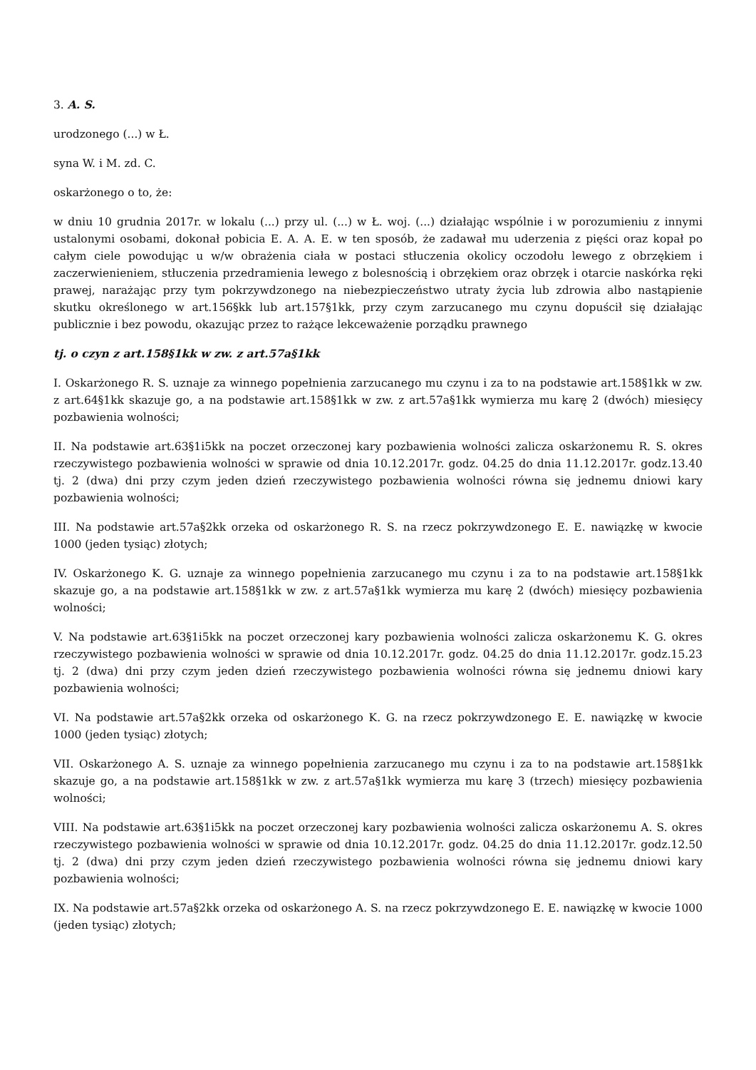3. A. S.
urodzonego (...) w Ł.
syna W. i M. zd. C.
oskarżonego o to, że:
w dniu 10 grudnia 2017r. w lokalu (...) przy ul. (...) w Ł. woj. (...) działając wspólnie i w porozumieniu z innymi ustalonymi osobami, dokonał pobicia E. A. A. E. w ten sposób, że zadawał mu uderzenia z pięści oraz kopał po całym ciele powodując u w/w obrażenia ciała w postaci stłuczenia okolicy oczodołu lewego z obrzękiem i zaczerwienieniem, stłuczenia przedramienia lewego z bolesnością i obrzękiem oraz obrzęk i otarcie naskórka ręki prawej, narażając przy tym pokrzywdzonego na niebezpieczeństwo utraty życia lub zdrowia albo nastąpienie skutku określonego w art.156§kk lub art.157§1kk, przy czym zarzucanego mu czynu dopuścił się działając publicznie i bez powodu, okazując przez to rażące lekceważenie porządku prawnego
tj. o czyn z art.158§1kk w zw. z art.57a§1kk
I. Oskarżonego R. S. uznaje za winnego popełnienia zarzucanego mu czynu i za to na podstawie art.158§1kk w zw. z art.64§1kk skazuje go, a na podstawie art.158§1kk w zw. z art.57a§1kk wymierza mu karę 2 (dwóch) miesięcy pozbawienia wolności;
II. Na podstawie art.63§1i5kk na poczet orzeczonej kary pozbawienia wolności zalicza oskarżonemu R. S. okres rzeczywistego pozbawienia wolności w sprawie od dnia 10.12.2017r. godz. 04.25 do dnia 11.12.2017r. godz.13.40 tj. 2 (dwa) dni przy czym jeden dzień rzeczywistego pozbawienia wolności równa się jednemu dniowi kary pozbawienia wolności;
III. Na podstawie art.57a§2kk orzeka od oskarżonego R. S. na rzecz pokrzywdzonego E. E. nawiązkę w kwocie 1000 (jeden tysiąc) złotych;
IV. Oskarżonego K. G. uznaje za winnego popełnienia zarzucanego mu czynu i za to na podstawie art.158§1kk skazuje go, a na podstawie art.158§1kk w zw. z art.57a§1kk wymierza mu karę 2 (dwóch) miesięcy pozbawienia wolności;
V. Na podstawie art.63§1i5kk na poczet orzeczonej kary pozbawienia wolności zalicza oskarżonemu K. G. okres rzeczywistego pozbawienia wolności w sprawie od dnia 10.12.2017r. godz. 04.25 do dnia 11.12.2017r. godz.15.23 tj. 2 (dwa) dni przy czym jeden dzień rzeczywistego pozbawienia wolności równa się jednemu dniowi kary pozbawienia wolności;
VI. Na podstawie art.57a§2kk orzeka od oskarżonego K. G. na rzecz pokrzywdzonego E. E. nawiązkę w kwocie 1000 (jeden tysiąc) złotych;
VII. Oskarżonego A. S. uznaje za winnego popełnienia zarzucanego mu czynu i za to na podstawie art.158§1kk skazuje go, a na podstawie art.158§1kk w zw. z art.57a§1kk wymierza mu karę 3 (trzech) miesięcy pozbawienia wolności;
VIII. Na podstawie art.63§1i5kk na poczet orzeczonej kary pozbawienia wolności zalicza oskarżonemu A. S. okres rzeczywistego pozbawienia wolności w sprawie od dnia 10.12.2017r. godz. 04.25 do dnia 11.12.2017r. godz.12.50 tj. 2 (dwa) dni przy czym jeden dzień rzeczywistego pozbawienia wolności równa się jednemu dniowi kary pozbawienia wolności;
IX. Na podstawie art.57a§2kk orzeka od oskarżonego A. S. na rzecz pokrzywdzonego E. E. nawiązkę w kwocie 1000 (jeden tysiąc) złotych;